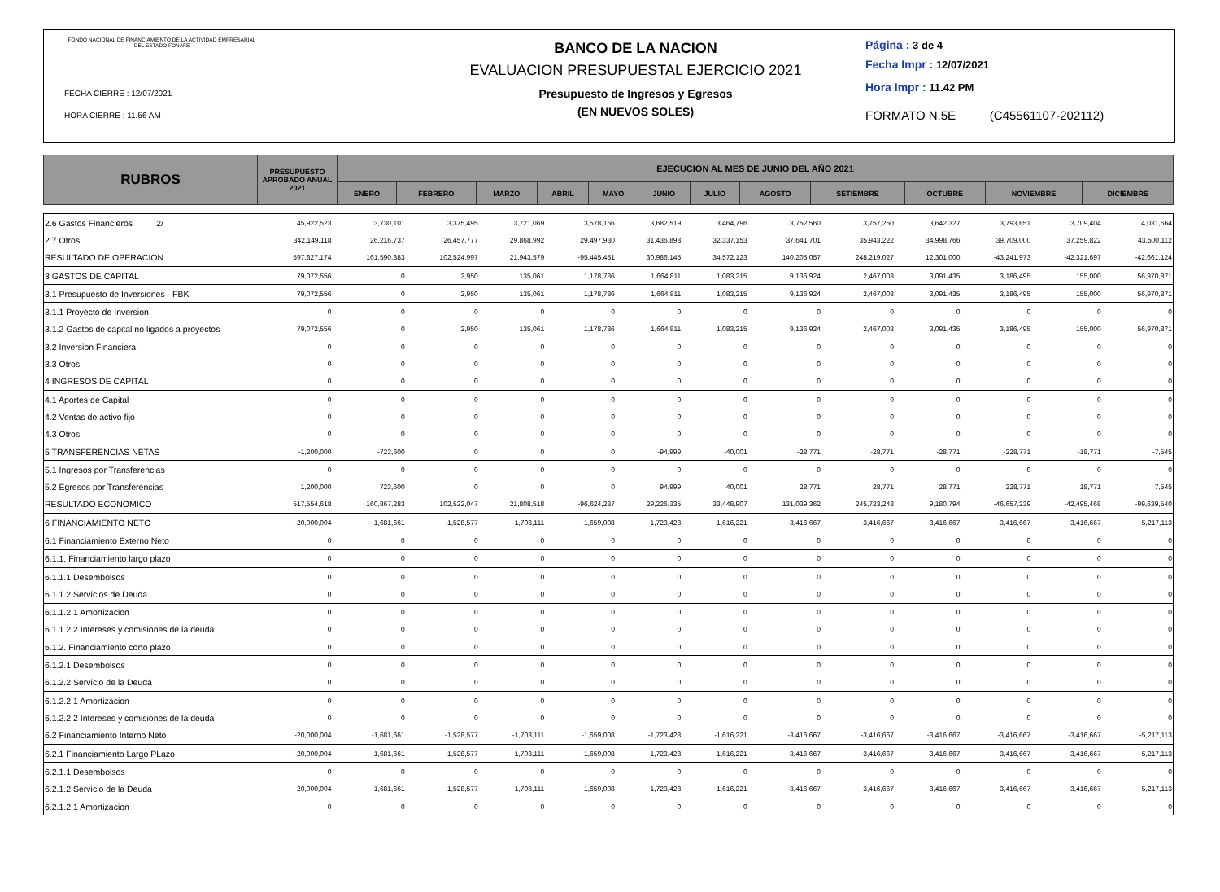FONDO NACIONAL DE FINANCIAMIENTO DE LA ACTIVIDAD EMPRESARIAL DEL ESTADO FONAFE
FECHA CIERRE : 12/07/2021
HORA CIERRE : 11.56 AM
BANCO DE LA NACION
EVALUACION PRESUPUESTAL EJERCICIO 2021
Presupuesto de Ingresos y Egresos
(EN NUEVOS SOLES)
Página : 3 de 4
Fecha Impr : 12/07/2021
Hora Impr : 11.42 PM
FORMATO N.5E (C45561107-202112)
| RUBROS | PRESUPUESTO APROBADO ANUAL 2021 | EJECUCION AL MES DE JUNIO DEL AÑO 2021 | | | | | | | | | | | |
| --- | --- | --- | --- | --- | --- | --- | --- | --- | --- | --- | --- | --- | --- |
| | | ENERO | FEBRERO | MARZO | ABRIL | MAYO | JUNIO | JULIO | AGOSTO | SETIEMBRE | OCTUBRE | NOVIEMBRE | DICIEMBRE |
| 2.6 Gastos Financieros 2/ | 45,922,523 | 3,730,101 | 3,375,495 | 3,721,069 | 3,578,166 | 3,682,519 | 3,464,796 | 3,752,560 | 3,757,250 | 3,642,327 | 3,793,651 | 3,709,404 | 4,031,664 |
| 2.7 Otros | 342,149,118 | 26,216,737 | 26,457,777 | 29,868,992 | 29,497,930 | 31,436,898 | 32,337,153 | 37,641,701 | 35,943,222 | 34,998,766 | 39,709,000 | 37,259,822 | 43,500,112 |
| RESULTADO DE OPERACION | 597,827,174 | 161,590,883 | 102,524,997 | 21,943,579 | -95,445,451 | 30,986,145 | 34,572,123 | 140,205,057 | 248,219,027 | 12,301,000 | -43,241,973 | -42,321,697 | -42,661,124 |
| 3 GASTOS DE CAPITAL | 79,072,556 | 0 | 2,950 | 135,061 | 1,178,786 | 1,664,811 | 1,083,215 | 9,136,924 | 2,467,008 | 3,091,435 | 3,186,495 | 155,000 | 56,970,871 |
| 3.1 Presupuesto de Inversiones - FBK | 79,072,556 | 0 | 2,950 | 135,061 | 1,178,786 | 1,664,811 | 1,083,215 | 9,136,924 | 2,467,008 | 3,091,435 | 3,186,495 | 155,000 | 56,970,871 |
| 3.1.1 Proyecto de Inversion | 0 | 0 | 0 | 0 | 0 | 0 | 0 | 0 | 0 | 0 | 0 | 0 | 0 |
| 3.1.2 Gastos de capital no ligados a proyectos | 79,072,556 | 0 | 2,950 | 135,061 | 1,178,786 | 1,664,811 | 1,083,215 | 9,136,924 | 2,467,008 | 3,091,435 | 3,186,495 | 155,000 | 56,970,871 |
| 3.2 Inversion Financiera | 0 | 0 | 0 | 0 | 0 | 0 | 0 | 0 | 0 | 0 | 0 | 0 | 0 |
| 3.3 Otros | 0 | 0 | 0 | 0 | 0 | 0 | 0 | 0 | 0 | 0 | 0 | 0 | 0 |
| 4 INGRESOS DE CAPITAL | 0 | 0 | 0 | 0 | 0 | 0 | 0 | 0 | 0 | 0 | 0 | 0 | 0 |
| 4.1 Aportes de Capital | 0 | 0 | 0 | 0 | 0 | 0 | 0 | 0 | 0 | 0 | 0 | 0 | 0 |
| 4.2 Ventas de activo fijo | 0 | 0 | 0 | 0 | 0 | 0 | 0 | 0 | 0 | 0 | 0 | 0 | 0 |
| 4.3 Otros | 0 | 0 | 0 | 0 | 0 | 0 | 0 | 0 | 0 | 0 | 0 | 0 | 0 |
| 5 TRANSFERENCIAS NETAS | -1,200,000 | -723,600 | 0 | 0 | 0 | -94,999 | -40,001 | -28,771 | -28,771 | -28,771 | -228,771 | -18,771 | -7,545 |
| 5.1 Ingresos por Transferencias | 0 | 0 | 0 | 0 | 0 | 0 | 0 | 0 | 0 | 0 | 0 | 0 | 0 |
| 5.2 Egresos por Transferencias | 1,200,000 | 723,600 | 0 | 0 | 0 | 94,999 | 40,001 | 28,771 | 28,771 | 28,771 | 228,771 | 18,771 | 7,545 |
| RESULTADO ECONOMICO | 517,554,618 | 160,867,283 | 102,522,047 | 21,808,518 | -96,624,237 | 29,226,335 | 33,448,907 | 131,039,362 | 245,723,248 | 9,180,794 | -46,657,239 | -42,495,468 | -99,639,540 |
| 6 FINANCIAMIENTO NETO | -20,000,004 | -1,681,661 | -1,528,577 | -1,703,111 | -1,659,008 | -1,723,428 | -1,616,221 | -3,416,667 | -3,416,667 | -3,416,667 | -3,416,667 | -3,416,667 | -5,217,113 |
| 6.1 Financiamiento Externo Neto | 0 | 0 | 0 | 0 | 0 | 0 | 0 | 0 | 0 | 0 | 0 | 0 | 0 |
| 6.1.1. Financiamiento largo plazo | 0 | 0 | 0 | 0 | 0 | 0 | 0 | 0 | 0 | 0 | 0 | 0 | 0 |
| 6.1.1.1 Desembolsos | 0 | 0 | 0 | 0 | 0 | 0 | 0 | 0 | 0 | 0 | 0 | 0 | 0 |
| 6.1.1.2 Servicios de Deuda | 0 | 0 | 0 | 0 | 0 | 0 | 0 | 0 | 0 | 0 | 0 | 0 | 0 |
| 6.1.1.2.1 Amortizacion | 0 | 0 | 0 | 0 | 0 | 0 | 0 | 0 | 0 | 0 | 0 | 0 | 0 |
| 6.1.1.2.2 Intereses y comisiones de la deuda | 0 | 0 | 0 | 0 | 0 | 0 | 0 | 0 | 0 | 0 | 0 | 0 | 0 |
| 6.1.2. Financiamiento corto plazo | 0 | 0 | 0 | 0 | 0 | 0 | 0 | 0 | 0 | 0 | 0 | 0 | 0 |
| 6.1.2.1 Desembolsos | 0 | 0 | 0 | 0 | 0 | 0 | 0 | 0 | 0 | 0 | 0 | 0 | 0 |
| 6.1.2.2 Servicio de la Deuda | 0 | 0 | 0 | 0 | 0 | 0 | 0 | 0 | 0 | 0 | 0 | 0 | 0 |
| 6.1.2.2.1 Amortizacion | 0 | 0 | 0 | 0 | 0 | 0 | 0 | 0 | 0 | 0 | 0 | 0 | 0 |
| 6.1.2.2.2 Intereses y comisiones de la deuda | 0 | 0 | 0 | 0 | 0 | 0 | 0 | 0 | 0 | 0 | 0 | 0 | 0 |
| 6.2 Financiamiento Interno Neto | -20,000,004 | -1,681,661 | -1,528,577 | -1,703,111 | -1,659,008 | -1,723,428 | -1,616,221 | -3,416,667 | -3,416,667 | -3,416,667 | -3,416,667 | -3,416,667 | -5,217,113 |
| 6.2.1 Financiamiento Largo PLazo | -20,000,004 | -1,681,661 | -1,528,577 | -1,703,111 | -1,659,008 | -1,723,428 | -1,616,221 | -3,416,667 | -3,416,667 | -3,416,667 | -3,416,667 | -3,416,667 | -5,217,113 |
| 6.2.1.1 Desembolsos | 0 | 0 | 0 | 0 | 0 | 0 | 0 | 0 | 0 | 0 | 0 | 0 | 0 |
| 6.2.1.2 Servicio de la Deuda | 20,000,004 | 1,681,661 | 1,528,577 | 1,703,111 | 1,659,008 | 1,723,428 | 1,616,221 | 3,416,667 | 3,416,667 | 3,416,667 | 3,416,667 | 3,416,667 | 5,217,113 |
| 6.2.1.2.1 Amortizacion | 0 | 0 | 0 | 0 | 0 | 0 | 0 | 0 | 0 | 0 | 0 | 0 | 0 |